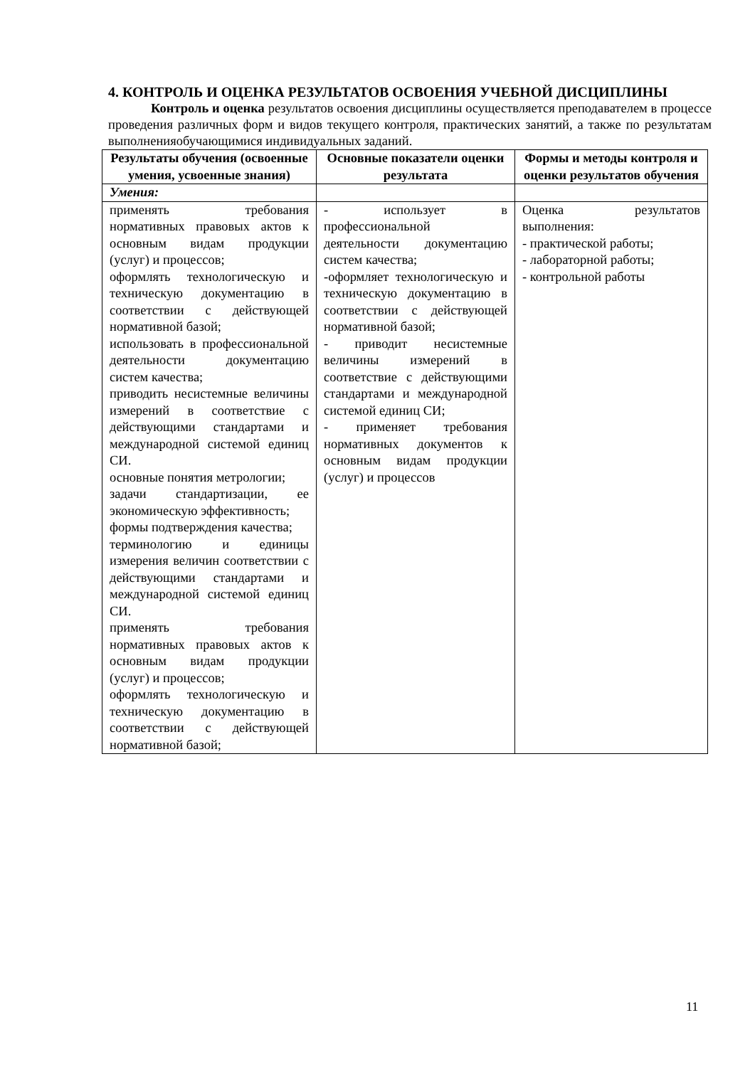4. КОНТРОЛЬ И ОЦЕНКА РЕЗУЛЬТАТОВ ОСВОЕНИЯ УЧЕБНОЙ ДИСЦИПЛИНЫ
Контроль и оценка результатов освоения дисциплины осуществляется преподавателем в процессе проведения различных форм и видов текущего контроля, практических занятий, а также по результатам выполненияобучающимися индивидуальных заданий.
| Результаты обучения (освоенные умения, усвоенные знания) | Основные показатели оценки результата | Формы и методы контроля и оценки результатов обучения |
| --- | --- | --- |
| Умения: | | |
| применять требования нормативных правовых актов к основным видам продукции (услуг) и процессов; оформлять технологическую и техническую документацию в соответствии с действующей нормативной базой; использовать в профессиональной деятельности документацию систем качества; приводить несистемные величины измерений в соответствие с действующими стандартами и международной системой единиц СИ. основные понятия метрологии; задачи стандартизации, ее экономическую эффективность; формы подтверждения качества; терминологию и единицы измерения величин соответствии с действующими стандартами и международной системой единиц СИ. применять требования нормативных правовых актов к основным видам продукции (услуг) и процессов; оформлять технологическую и техническую документацию в соответствии с действующей нормативной базой; | - использует в профессиональной деятельности документацию систем качества; -оформляет технологическую и техническую документацию в соответствии с действующей нормативной базой; - приводит несистемные величины измерений в соответствие с действующими стандартами и международной системой единиц СИ; - применяет требования нормативных документов к основным видам продукции (услуг) и процессов | Оценка результатов выполнения: - практической работы; - лабораторной работы; - контрольной работы |
11